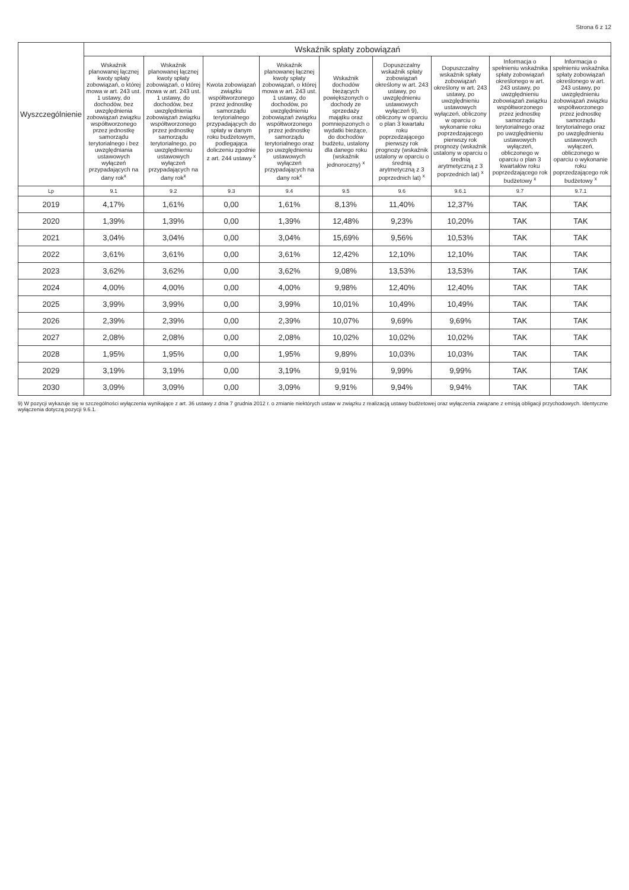Strona 6 z 12
| Wyszczególnienie | Wskaźnik spłaty zobowiązań | | | | | | | | |
| --- | --- | --- | --- | --- | --- | --- | --- | --- | --- |
| | Wskaźnik planowanej łącznej kwoty spłaty zobowiązań, o której mowa w art. 243 ust. 1 ustawy, do dochodów, bez uwzględnienia zobowiązań związku współtworzonego przez jednostkę samorządu terytorialnego i bez uwzględniania ustawowych wyłączeń przypadających na dany rok<sup>x</sup> | Wskaźnik planowanej łącznej kwoty spłaty zobowiązań, o której mowa w art. 243 ust. 1 ustawy, do dochodów, bez uwzględnienia zobowiązań związku współtworzonego przez jednostkę samorządu terytorialnego, po uwzględnieniu ustawowych wyłączeń przypadających na dany rok<sup>x</sup> | Kwota zobowiązań związku współtworzonego przez jednostkę samorządu terytorialnego przypadających do spłaty w danym roku budżetowym, podlegająca doliczeniu zgodnie z art. 244 ustawy <sup>x</sup> | Wskaźnik planowanej łącznej kwoty spłaty zobowiązań, o której mowa w art. 243 ust. 1 ustawy, do dochodów, po uwzględnieniu zobowiązań związku współtworzonego przez jednostkę samorządu terytorialnego oraz po uwzględnieniu ustawowych wyłączeń przypadających na dany rok<sup>x</sup> | Wskaźnik dochodów bieżących powiększonych o dochody ze sprzedaży majątku oraz pomniejszonych o wydatki bieżące, do dochodów budżetu, ustalony dla danego roku (wskaźnik jednoroczny) <sup>x</sup> | Dopuszczalny wskaźnik spłaty zobowiązań określony w art. 243 ustawy, po uwzględnieniu ustawowych wyłączeń 9), obliczony w oparciu o plan 3 kwartału roku poprzedzającego pierwszy rok prognozy (wskaźnik ustalony w oparciu o średnią arytmetyczną z 3 poprzednich lat) <sup>x</sup> | Dopuszczalny wskaźnik spłaty zobowiązań określony w art. 243 ustawy, po uwzględnieniu ustawowych wyłączeń, obliczony w oparciu o wykonanie roku poprzedzającego pierwszy rok prognozy (wskaźnik ustalony w oparciu o średnią arytmetyczną z 3 poprzednich lat) <sup>x</sup> | Informacja o spełnieniu wskaźnika spłaty zobowiązań określonego w art. 243 ustawy, po uwzględnieniu zobowiązań związku współtworzonego przez jednostkę samorządu terytorialnego oraz po uwzględnieniu ustawowych wyłączeń, obliczonego w oparciu o plan 3 kwartałów roku poprzedzającego rok budżetowy <sup>x</sup> | Informacja o spełnieniu wskaźnika spłaty zobowiązań określonego w art. 243 ustawy, po uwzględnieniu zobowiązań związku współtworzonego przez jednostkę samorządu terytorialnego oraz po uwzględnieniu ustawowych wyłączeń, obliczonego w oparciu o wykonanie roku poprzedzającego rok budżetowy <sup>x</sup> |
| Lp | 9.1 | 9.2 | 9.3 | 9.4 | 9.5 | 9.6 | 9.6.1 | 9.7 | 9.7.1 |
| 2019 | 4,17% | 1,61% | 0,00 | 1,61% | 8,13% | 11,40% | 12,37% | TAK | TAK |
| 2020 | 1,39% | 1,39% | 0,00 | 1,39% | 12,48% | 9,23% | 10,20% | TAK | TAK |
| 2021 | 3,04% | 3,04% | 0,00 | 3,04% | 15,69% | 9,56% | 10,53% | TAK | TAK |
| 2022 | 3,61% | 3,61% | 0,00 | 3,61% | 12,42% | 12,10% | 12,10% | TAK | TAK |
| 2023 | 3,62% | 3,62% | 0,00 | 3,62% | 9,08% | 13,53% | 13,53% | TAK | TAK |
| 2024 | 4,00% | 4,00% | 0,00 | 4,00% | 9,98% | 12,40% | 12,40% | TAK | TAK |
| 2025 | 3,99% | 3,99% | 0,00 | 3,99% | 10,01% | 10,49% | 10,49% | TAK | TAK |
| 2026 | 2,39% | 2,39% | 0,00 | 2,39% | 10,07% | 9,69% | 9,69% | TAK | TAK |
| 2027 | 2,08% | 2,08% | 0,00 | 2,08% | 10,02% | 10,02% | 10,02% | TAK | TAK |
| 2028 | 1,95% | 1,95% | 0,00 | 1,95% | 9,89% | 10,03% | 10,03% | TAK | TAK |
| 2029 | 3,19% | 3,19% | 0,00 | 3,19% | 9,91% | 9,99% | 9,99% | TAK | TAK |
| 2030 | 3,09% | 3,09% | 0,00 | 3,09% | 9,91% | 9,94% | 9,94% | TAK | TAK |
9) W pozycji wykazuje się w szczególności wyłączenia wynikające z art. 36 ustawy z dnia 7 grudnia 2012 r. o zmianie niektórych ustaw w związku z realizacją ustawy budżetowej oraz wyłączenia związane z emisją obligacji przychodowych. Identyczne wyłączenia dotyczą pozycji 9.6.1.